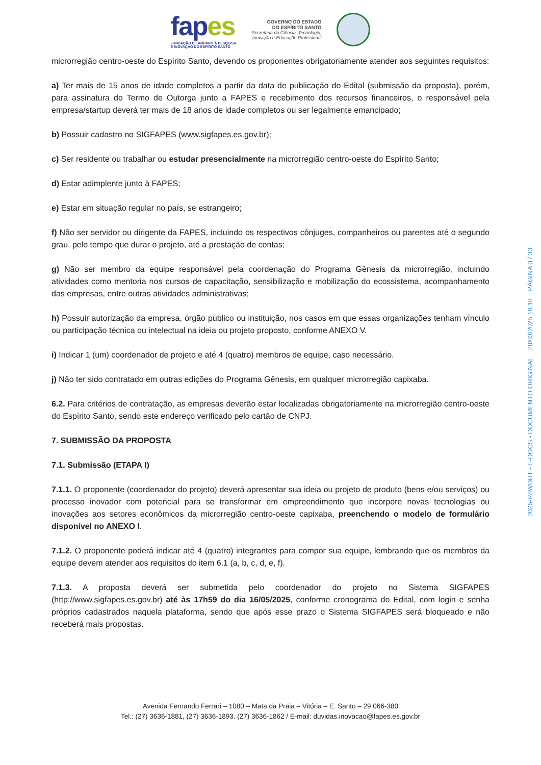fapes
FUNDAÇÃO DE AMPARO À PESQUISA
E INOVAÇÃO DO ESPÍRITO SANTO
GOVERNO DO ESTADO
DO ESPÍRITO SANTO
Secretaria da Ciência, Tecnologia,
Inovação e Educação Profissional
microrregião centro-oeste do Espírito Santo, devendo os proponentes obrigatoriamente atender aos seguintes requisitos:
a) Ter mais de 15 anos de idade completos a partir da data de publicação do Edital (submissão da proposta), porém, para assinatura do Termo de Outorga junto a FAPES e recebimento dos recursos financeiros, o responsável pela empresa/startup deverá ter mais de 18 anos de idade completos ou ser legalmente emancipado;
b) Possuir cadastro no SIGFAPES (www.sigfapes.es.gov.br);
c) Ser residente ou trabalhar ou estudar presencialmente na microrregião centro-oeste do Espírito Santo;
d) Estar adimplente junto à FAPES;
e) Estar em situação regular no país, se estrangeiro;
f) Não ser servidor ou dirigente da FAPES, incluindo os respectivos cônjuges, companheiros ou parentes até o segundo grau, pelo tempo que durar o projeto, até a prestação de contas;
g) Não ser membro da equipe responsável pela coordenação do Programa Gênesis da microrregião, incluindo atividades como mentoria nos cursos de capacitação, sensibilização e mobilização do ecossistema, acompanhamento das empresas, entre outras atividades administrativas;
h) Possuir autorização da empresa, órgão público ou instituição, nos casos em que essas organizações tenham vínculo ou participação técnica ou intelectual na ideia ou projeto proposto, conforme ANEXO V.
i) Indicar 1 (um) coordenador de projeto e até 4 (quatro) membros de equipe, caso necessário.
j) Não ter sido contratado em outras edições do Programa Gênesis, em qualquer microrregião capixaba.
6.2. Para critérios de contratação, as empresas deverão estar localizadas obrigatoriamente na microrregião centro-oeste do Espírito Santo, sendo este endereço verificado pelo cartão de CNPJ.
7. SUBMISSÃO DA PROPOSTA
7.1. Submissão (ETAPA I)
7.1.1. O proponente (coordenador do projeto) deverá apresentar sua ideia ou projeto de produto (bens e/ou serviços) ou processo inovador com potencial para se transformar em empreendimento que incorpore novas tecnologias ou inovações aos setores econômicos da microrregião centro-oeste capixaba, preenchendo o modelo de formulário disponível no ANEXO I.
7.1.2. O proponente poderá indicar até 4 (quatro) integrantes para compor sua equipe, lembrando que os membros da equipe devem atender aos requisitos do item 6.1 (a, b, c, d, e, f).
7.1.3. A proposta deverá ser submetida pelo coordenador do projeto no Sistema SIGFAPES (http://www.sigfapes.es.gov.br) até às 17h59 do dia 16/05/2025, conforme cronograma do Edital, com login e senha próprios cadastrados naquela plataforma, sendo que após esse prazo o Sistema SIGFAPES será bloqueado e não receberá mais propostas.
2025-R8WDRT - E-DOCS - DOCUMENTO ORIGINAL 20/03/2025 16:18 PÁGINA 3 / 33
Avenida Fernando Ferrari – 1080 – Mata da Praia – Vitória – E. Santo – 29.066-380
Tel.: (27) 3636-1881, (27) 3636-1893. (27) 3636-1862 / E-mail: duvidas.inovacao@fapes.es.gov.br